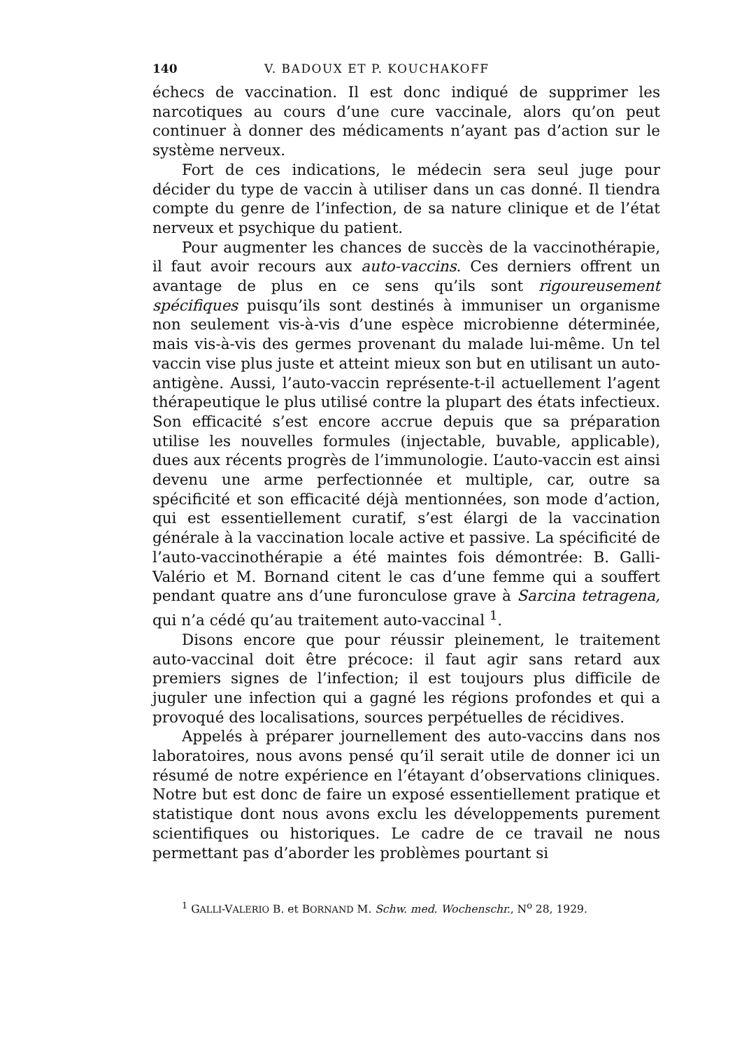140 V. BADOUX ET P. KOUCHAKOFF
échecs de vaccination. Il est donc indiqué de supprimer les narcotiques au cours d’une cure vaccinale, alors qu’on peut continuer à donner des médicaments n’ayant pas d’action sur le système nerveux.
Fort de ces indications, le médecin sera seul juge pour décider du type de vaccin à utiliser dans un cas donné. Il tiendra compte du genre de l’infection, de sa nature clinique et de l’état nerveux et psychique du patient.
Pour augmenter les chances de succès de la vaccinothérapie, il faut avoir recours aux auto-vaccins. Ces derniers offrent un avantage de plus en ce sens qu’ils sont rigoureusement spécifiques puisqu’ils sont destinés à immuniser un organisme non seulement vis-à-vis d’une espèce microbienne déterminée, mais vis-à-vis des germes provenant du malade lui-même. Un tel vaccin vise plus juste et atteint mieux son but en utilisant un auto-antigène. Aussi, l’auto-vaccin représente-t-il actuellement l’agent thérapeutique le plus utilisé contre la plupart des états infectieux. Son efficacité s’est encore accrue depuis que sa préparation utilise les nouvelles formules (injectable, buvable, applicable), dues aux récents progrès de l’immunologie. L’auto-vaccin est ainsi devenu une arme perfectionnée et multiple, car, outre sa spécificité et son efficacité déjà mentionnées, son mode d’action, qui est essentiellement curatif, s’est élargi de la vaccination générale à la vaccination locale active et passive. La spécificité de l’auto-vaccinothérapie a été maintes fois démontrée: B. Galli-Valério et M. Bornand citent le cas d’une femme qui a souffert pendant quatre ans d’une furonculose grave à Sarcina tetragena, qui n’a cédé qu’au traitement auto-vaccinal <sup>1</sup>.
Disons encore que pour réussir pleinement, le traitement auto-vaccinal doit être précoce: il faut agir sans retard aux premiers signes de l’infection; il est toujours plus difficile de juguler une infection qui a gagné les régions profondes et qui a provoqué des localisations, sources perpétuelles de récidives.
Appelés à préparer journellement des auto-vaccins dans nos laboratoires, nous avons pensé qu’il serait utile de donner ici un résumé de notre expérience en l’étayant d’observations cliniques. Notre but est donc de faire un exposé essentiellement pratique et statistique dont nous avons exclu les développements purement scientifiques ou historiques. Le cadre de ce travail ne nous permettant pas d’aborder les problèmes pourtant si
<sup>1</sup> GALLI-VALERIO B. et BORNAND M. Schw. med. Wochenschr., N<sup>o</sup> 28, 1929.